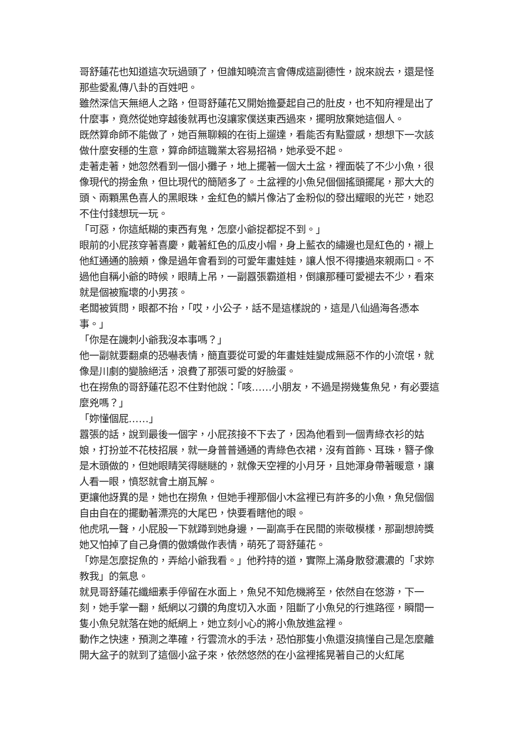哥舒蓮花也知道這次玩過頭了，但誰知曉流言會傳成這副德性，說來說去，還是怪那些愛亂傳八卦的百姓吧。
雖然深信天無絕人之路，但哥舒蓮花又開始擔憂起自己的肚皮，也不知府裡是出了什麼事，竟然從她穿越後就再也沒讓家僕送東西過來，擺明放棄她這個人。
既然算命師不能做了，她百無聊賴的在街上遛達，看能否有點靈感，想想下一次該做什麼安穩的生意，算命師這職業太容易招禍，她承受不起。
走著走著，她忽然看到一個小攤子，地上擺著一個大土盆，裡面裝了不少小魚，很像現代的撈金魚，但比現代的簡陋多了。土盆裡的小魚兒個個搖頭擺尾，那大大的頭、兩顆黑色喜人的黑眼珠，金紅色的鱗片像沾了金粉似的發出耀眼的光芒，她忍不住付錢想玩一玩。
「可惡，你這紙糊的東西有鬼，怎麼小爺捉都捉不到。」
眼前的小屁孩穿著喜慶，戴著紅色的瓜皮小帽，身上藍衣的繡邊也是紅色的，襯上他紅通通的臉頰，像是過年會看到的可愛年畫娃娃，讓人恨不得摟過來親兩口。不過他自稱小爺的時候，眼睛上吊，一副囂張霸道相，倒讓那種可愛褪去不少，看來就是個被寵壞的小男孩。
老闆被質問，眼都不抬，「哎，小公子，話不是這樣說的，這是八仙過海各憑本事。」
「你是在譏刺小爺我沒本事嗎？」
他一副就要翻桌的恐嚇表情，簡直要從可愛的年畫娃娃變成無惡不作的小流氓，就像是川劇的變臉絕活，浪費了那張可愛的好臉蛋。
也在撈魚的哥舒蓮花忍不住對他說：「咳……小朋友，不過是撈幾隻魚兒，有必要這麼兇嗎？」
「妳懂個屁……」
囂張的話，說到最後一個字，小屁孩接不下去了，因為他看到一個青綠衣衫的姑娘，打扮並不花枝招展，就一身普普通通的青綠色衣裙，沒有首飾、耳珠，簪子像是木頭做的，但她眼睛笑得瞇瞇的，就像天空裡的小月牙，且她渾身帶著暖意，讓人看一眼，憤怒就會土崩瓦解。
更讓他訝異的是，她也在撈魚，但她手裡那個小木盆裡已有許多的小魚，魚兒個個自由自在的擺動著漂亮的大尾巴，快要看瞎他的眼。
他虎吼一聲，小屁股一下就蹲到她身邊，一副高手在民間的崇敬模樣，那副想誇獎她又怕掉了自己身價的傲嬌做作表情，萌死了哥舒蓮花。
「妳是怎麼捉魚的，弄給小爺我看。」他矜持的道，實際上滿身散發濃濃的「求妳教我」的氣息。
就見哥舒蓮花纖細素手停留在水面上，魚兒不知危機將至，依然自在悠游，下一刻，她手掌一翻，紙網以刁鑽的角度切入水面，阻斷了小魚兒的行進路徑，瞬間一隻小魚兒就落在她的紙網上，她立刻小心的將小魚放進盆裡。
動作之快速，預測之準確，行雲流水的手法，恐怕那隻小魚還沒搞懂自己是怎麼離開大盆子的就到了這個小盆子來，依然悠然的在小盆裡搖晃著自己的火紅尾